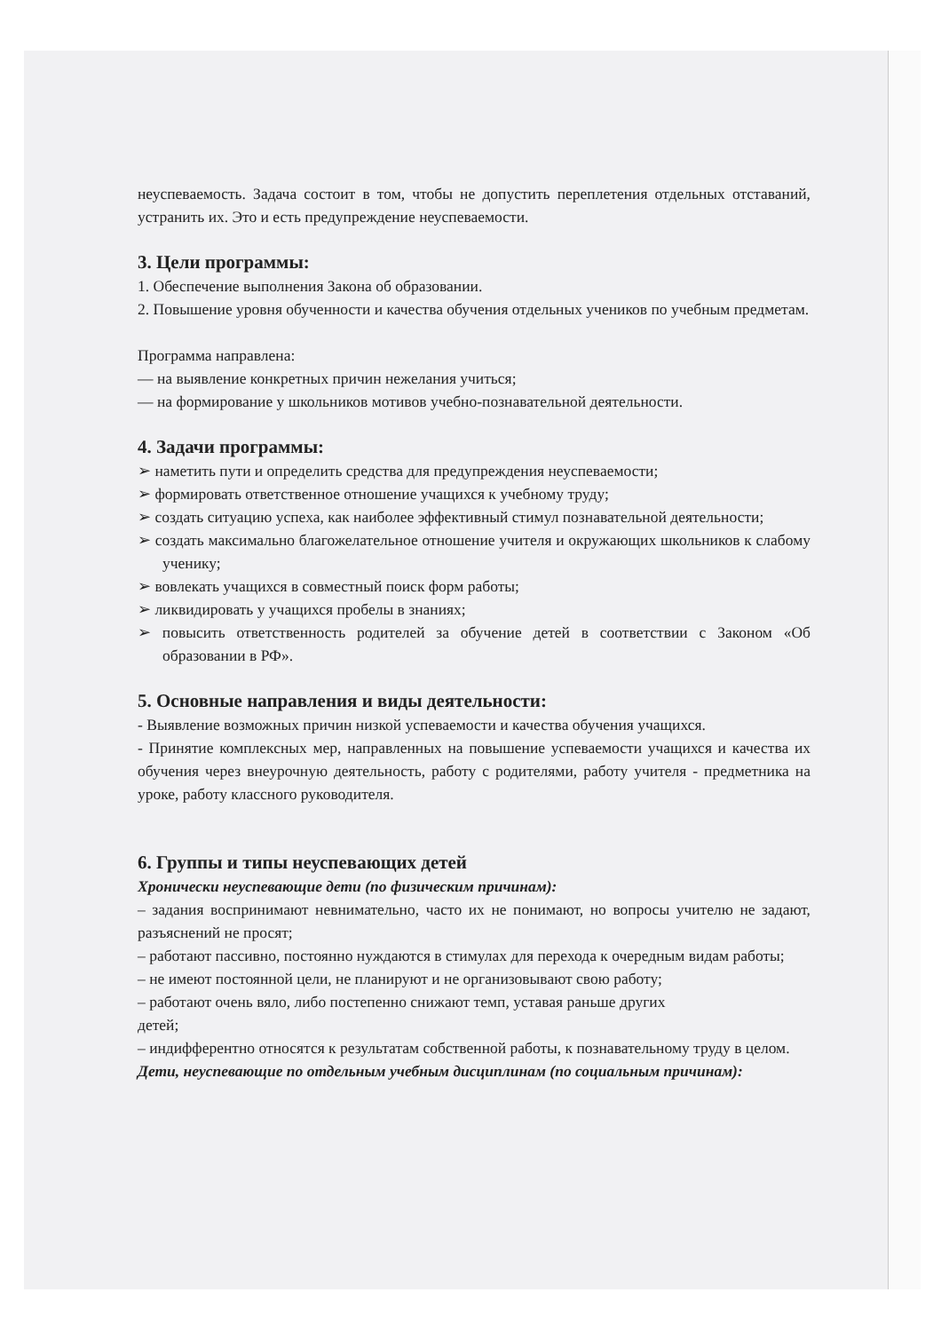неуспеваемость. Задача состоит в том, чтобы не допустить переплетения отдельных отставаний, устранить их. Это и есть предупреждение неуспеваемости.
3. Цели программы:
1. Обеспечение выполнения Закона об образовании.
2. Повышение уровня обученности и качества обучения отдельных учеников по учебным предметам.
Программа направлена:
— на выявление конкретных причин нежелания учиться;
— на формирование у школьников мотивов учебно-познавательной деятельности.
4. Задачи программы:
➢ наметить пути и определить средства для предупреждения неуспеваемости;
➢ формировать ответственное отношение учащихся к учебному труду;
➢ создать ситуацию успеха, как наиболее эффективный стимул познавательной деятельности;
➢ создать максимально благожелательное отношение учителя и окружающих школьников к слабому ученику;
➢ вовлекать учащихся в совместный поиск форм работы;
➢ ликвидировать у учащихся пробелы в знаниях;
➢ повысить ответственность родителей за обучение детей в соответствии с Законом «Об образовании в РФ».
5. Основные направления и виды деятельности:
- Выявление возможных причин низкой успеваемости и качества обучения учащихся.
- Принятие комплексных мер, направленных на повышение успеваемости учащихся и качества их обучения через внеурочную деятельность, работу с родителями, работу учителя - предметника на уроке, работу классного руководителя.
6. Группы и типы неуспевающих детей
Хронически неуспевающие дети (по физическим причинам):
– задания воспринимают невнимательно, часто их не понимают, но вопросы учителю не задают, разъяснений не просят;
– работают пассивно, постоянно нуждаются в стимулах для перехода к очередным видам работы;
– не имеют постоянной цели, не планируют и не организовывают свою работу;
– работают очень вяло, либо постепенно снижают темп, уставая раньше других
детей;
– индифферентно относятся к результатам собственной работы, к познавательному труду в целом.
Дети, неуспевающие по отдельным учебным дисциплинам (по социальным причинам):